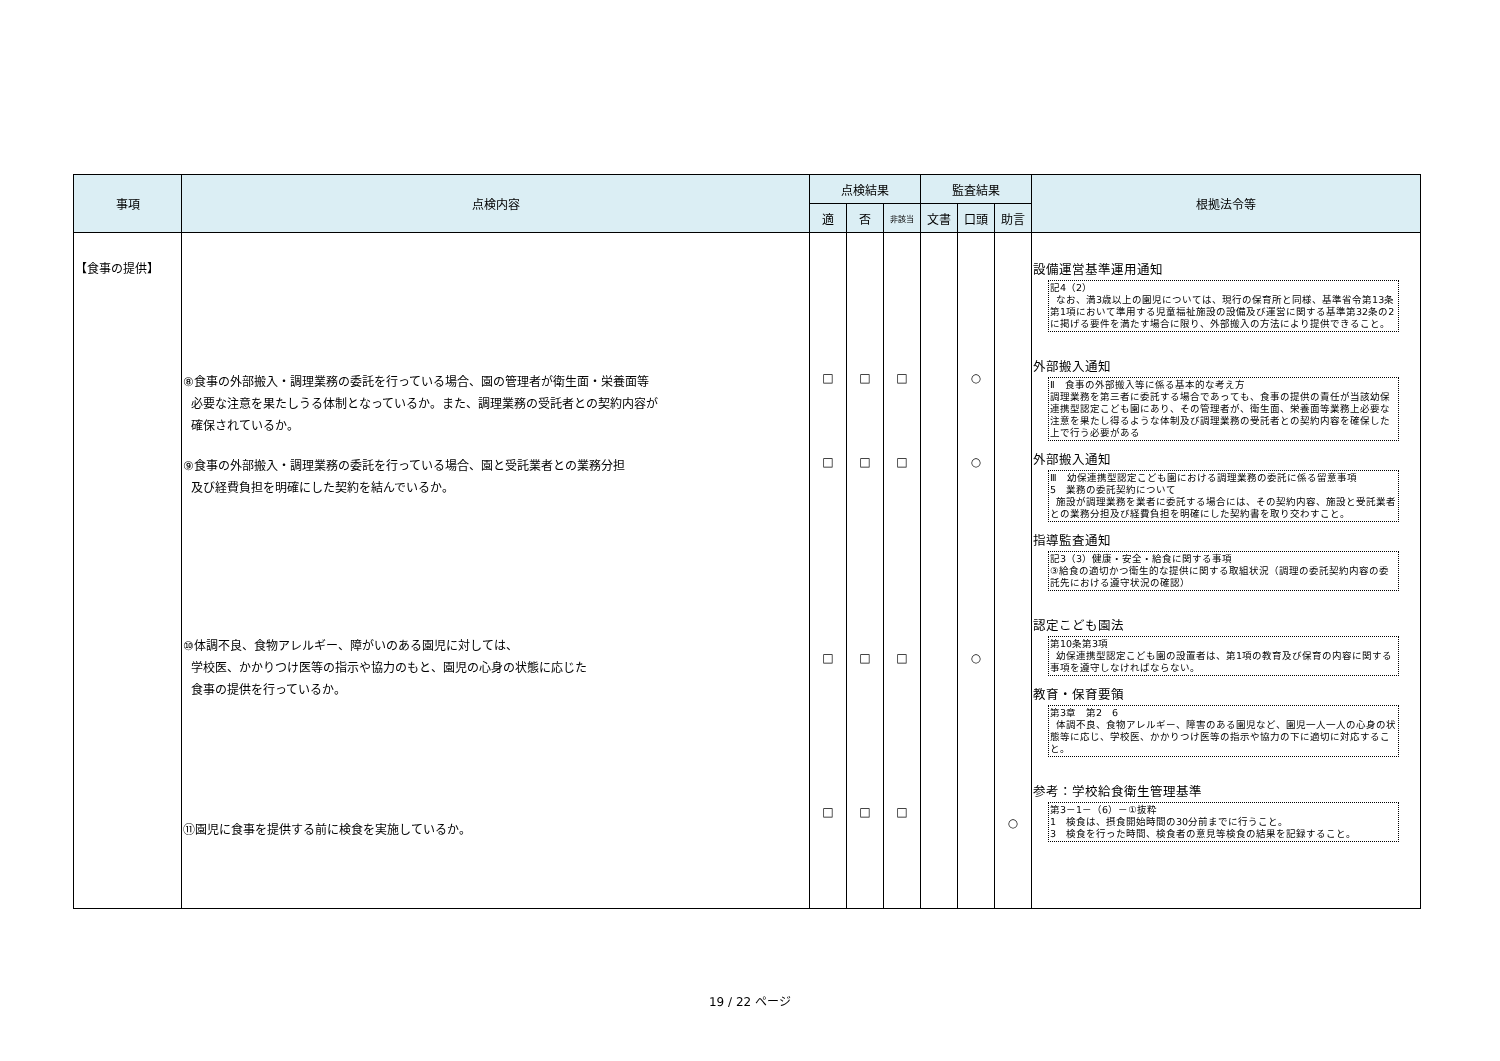| 事項 | 点検内容 | 点検結果 | | | 監査結果 | | | 根拠法令等 |
| --- | --- | --- | --- | --- | --- | --- | --- | --- |
| | | 適 | 否 | 非該当 | 文書 | 口頭 | 助言 | |
| 【食事の提供】 | ⑧食事の外部搬入・調理業務の委託を行っている場合、園の管理者が衛生面・栄養面等 必要な注意を果たしうる体制となっているか。また、調理業務の受託者との契約内容が 確保されているか。 ⑨食事の外部搬入・調理業務の委託を行っている場合、園と受託業者との業務分担 及び経費負担を明確にした契約を結んでいるか。 ⑩体調不良、食物アレルギー、障がいのある園児に対しては、 学校医、かかりつけ医等の指示や協力のもと、園児の心身の状態に応じた 食事の提供を行っているか。 ⑪園児に食事を提供する前に検食を実施しているか。 | □ □ □ □ | □ □ □ □ | □ □ □ □ | | ○ ○ ○ | ○ | 設備運営基準運用通知 記4（2） なお、満3歳以上の園児については、現行の保育所と同様、基準省令第13条第1項において準用する児童福祉施設の設備及び運営に関する基準第32条の2に掲げる要件を満たす場合に限り、外部搬入の方法により提供できること。 外部搬入通知 Ⅱ 食事の外部搬入等に係る基本的な考え方 調理業務を第三者に委託する場合であっても、食事の提供の責任が当該幼保連携型認定こども園にあり、その管理者が、衛生面、栄養面等業務上必要な注意を果たし得るような体制及び調理業務の受託者との契約内容を確保した上で行う必要がある 外部搬入通知 Ⅲ 幼保連携型認定こども園における調理業務の委託に係る留意事項 5 業務の委託契約について 施設が調理業務を業者に委託する場合には、その契約内容、施設と受託業者との業務分担及び経費負担を明確にした契約書を取り交わすこと。 指導監査通知 記3（3）健康・安全・給食に関する事項 ③給食の適切かつ衛生的な提供に関する取組状況（調理の委託契約内容の委託先における遵守状況の確認） 認定こども園法 第10条第3項 幼保連携型認定こども園の設置者は、第1項の教育及び保育の内容に関する事項を遵守しなければならない。 教育・保育要領 第3章 第2 6 体調不良、食物アレルギー、障害のある園児など、園児一人一人の心身の状態等に応じ、学校医、かかりつけ医等の指示や協力の下に適切に対応すること。 参考：学校給食衛生管理基準 第3－1－（6）－①抜粋 1 検食は、摂食開始時間の30分前までに行うこと。 3 検食を行った時間、検食者の意見等検食の結果を記録すること。 |
19 / 22 ページ